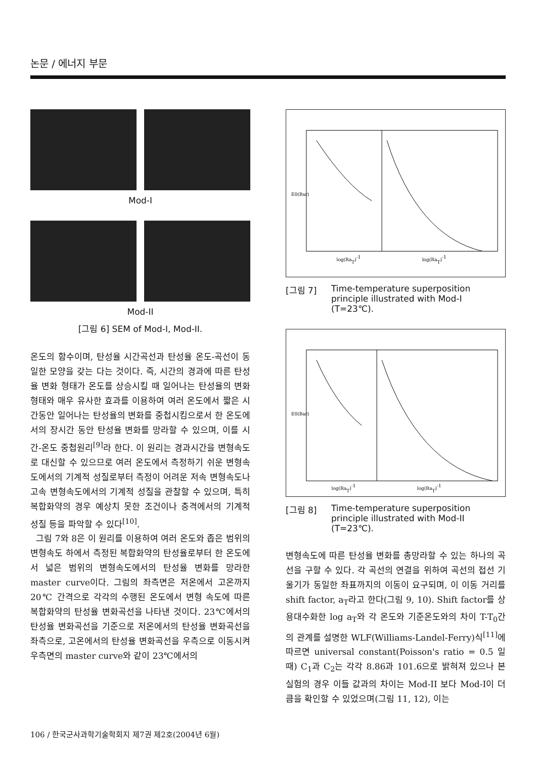논문 / 에너지 부문
Mod-I
Mod-II
[그림 6] SEM of Mod-I, Mod-II.
온도의 함수이며, 탄성율 시간곡선과 탄성율 온도-곡선이 동일한 모양을 갖는 다는 것이다. 즉, 시간의 경과에 따른 탄성율 변화 형태가 온도를 상승시킬 때 일어나는 탄성율의 변화 형태와 매우 유사한 효과를 이용하여 여러 온도에서 짧은 시간동안 일어나는 탄성율의 변화를 중첩시킴으로서 한 온도에서의 장시간 동안 탄성율 변화를 망라할 수 있으며, 이를 시간-온도 중첩원리<sup>[9]</sup>라 한다. 이 원리는 경과시간을 변형속도로 대신할 수 있으므로 여러 온도에서 측정하기 쉬운 변형속도에서의 기계적 성질로부터 측정이 어려운 저속 변형속도나 고속 변형속도에서의 기계적 성질을 관찰할 수 있으며, 특히 복합화약의 경우 예상치 못한 조건이나 충격에서의 기계적 성질 등을 파악할 수 있다<sup>[10]</sup>.
그림 7와 8은 이 원리를 이용하여 여러 온도와 좁은 범위의 변형속도 하에서 측정된 복합화약의 탄성율로부터 한 온도에서 넓은 범위의 변형속도에서의 탄성율 변화를 망라한 master curve이다. 그림의 좌측면은 저온에서 고온까지 20℃ 간격으로 각각의 수행된 온도에서 변형 속도에 따른 복합화약의 탄성율 변화곡선을 나타낸 것이다. 23℃에서의 탄성율 변화곡선을 기준으로 저온에서의 탄성율 변화곡선을 좌측으로, 고온에서의 탄성율 변화곡선을 우측으로 이동시켜 우측면의 master curve와 같이 23℃에서의
log(RaT)-1
log(RaT)-1
E0(Bar)
[그림 7] Time-temperature superposition principle illustrated with Mod-I (T=23℃).
log(RaT)-1
log(RaT)-1
E0(Bar)
[그림 8] Time-temperature superposition principle illustrated with Mod-II (T=23℃).
변형속도에 따른 탄성율 변화를 총망라할 수 있는 하나의 곡선을 구할 수 있다. 각 곡선의 연결을 위하여 곡선의 접선 기울기가 동일한 좌표까지의 이동이 요구되며, 이 이동 거리를 shift factor, a<sub>T</sub>라고 한다(그림 9, 10). Shift factor를 상용대수화한 log a<sub>T</sub>와 각 온도와 기준온도와의 차이 T-T<sub>0</sub>간의 관계를 설명한 WLF(Williams-Landel-Ferry)식<sup>[11]</sup>에 따르면 universal constant(Poisson's ratio = 0.5 일 때) C<sub>1</sub>과 C<sub>2</sub>는 각각 8.86과 101.6으로 밝혀져 있으나 본 실험의 경우 이들 값과의 차이는 Mod-II 보다 Mod-I이 더 큼을 확인할 수 있었으며(그림 11, 12), 이는
106 / 한국군사과학기술학회지 제7권 제2호(2004년 6월)